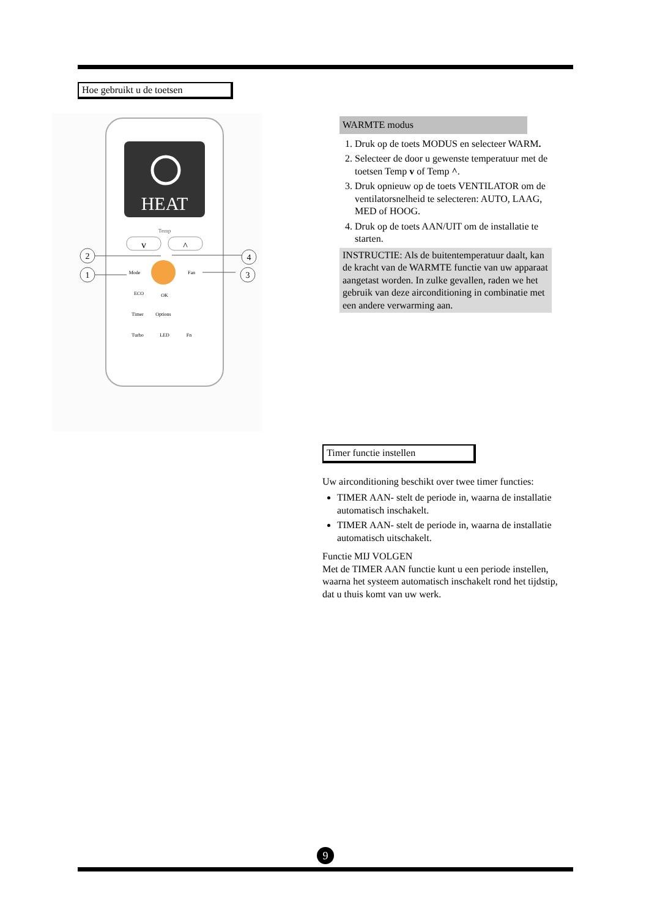Hoe gebruikt u de toetsen
HEAT
Temp
v
^
Mode
Fan
ECO
OK
Timer
Options
Turbo
LED
Fn
2
1
4
3
WARMTE modus
1. Druk op de toets MODUS en selecteer WARM.
2. Selecteer de door u gewenste temperatuur met de toetsen Temp v of Temp ^.
3. Druk opnieuw op de toets VENTILATOR om de ventilatorsnelheid te selecteren: AUTO, LAAG, MED of HOOG.
4. Druk op de toets AAN/UIT om de installatie te starten.
INSTRUCTIE: Als de buitentemperatuur daalt, kan de kracht van de WARMTE functie van uw apparaat aangetast worden. In zulke gevallen, raden we het gebruik van deze airconditioning in combinatie met een andere verwarming aan.
Timer functie instellen
Uw airconditioning beschikt over twee timer functies:
TIMER AAN- stelt de periode in, waarna de installatie automatisch inschakelt.
TIMER AAN- stelt de periode in, waarna de installatie automatisch uitschakelt.
Functie MIJ VOLGEN
Met de TIMER AAN functie kunt u een periode instellen, waarna het systeem automatisch inschakelt rond het tijdstip, dat u thuis komt van uw werk.
9